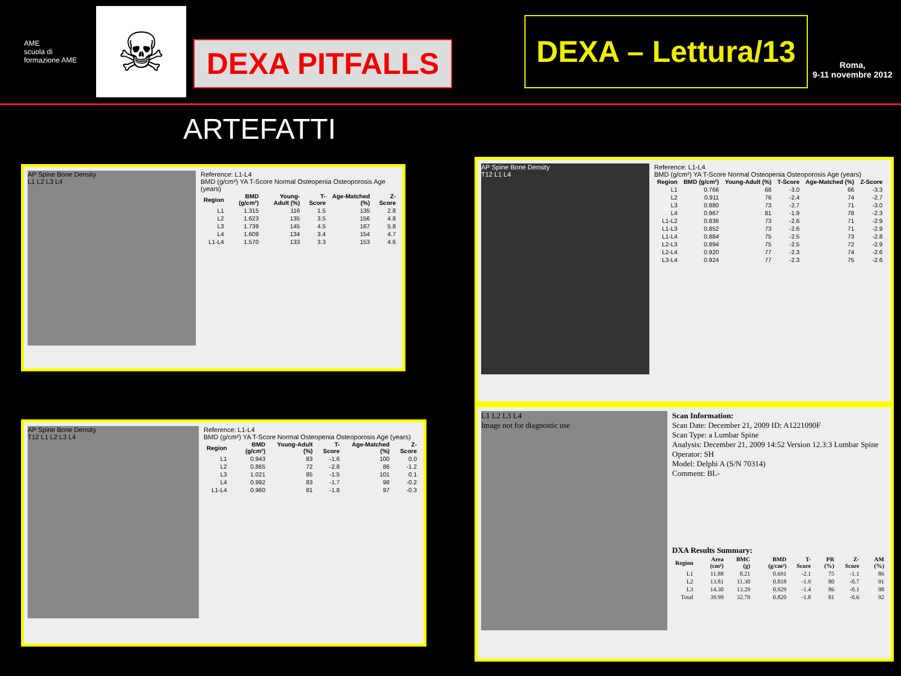AME
scuola di formazione AME
☠
DEXA PITFALLS
DEXA – Lettura/13
Roma,
9-11 novembre 2012
ARTEFATTI
AP Spine Bone Density
L1 L2 L3 L4
Reference: L1-L4
BMD (g/cm²) YA T-Score Normal Osteopenia Osteoporosis Age (years)
| Region | BMD (g/cm²) | Young-Adult (%) | T-Score | Age-Matched (%) | Z-Score |
| --- | --- | --- | --- | --- | --- |
| L1 | 1.315 | 116 | 1.5 | 135 | 2.8 |
| L2 | 1.623 | 135 | 3.5 | 156 | 4.8 |
| L3 | 1.739 | 145 | 4.5 | 167 | 5.8 |
| L4 | 1.609 | 134 | 3.4 | 154 | 4.7 |
| L1-L4 | 1.570 | 133 | 3.3 | 153 | 4.6 |
AP Spine Bone Density
T12 L1 L2 L3 L4
Reference: L1-L4
BMD (g/cm²) YA T-Score Normal Osteopenia Osteoporosis Age (years)
| Region | BMD (g/cm²) | Young-Adult (%) | T-Score | Age-Matched (%) | Z-Score |
| --- | --- | --- | --- | --- | --- |
| L1 | 0.943 | 83 | -1.6 | 100 | 0.0 |
| L2 | 0.865 | 72 | -2.8 | 86 | -1.2 |
| L3 | 1.021 | 85 | -1.5 | 101 | 0.1 |
| L4 | 0.992 | 83 | -1.7 | 98 | -0.2 |
| L1-L4 | 0.960 | 81 | -1.8 | 97 | -0.3 |
AP Spine Bone Density
T12 L1 L4
Reference: L1-L4
BMD (g/cm²) YA T-Score Normal Osteopenia Osteoporosis Age (years)
| Region | BMD (g/cm²) | Young-Adult (%) | T-Score | Age-Matched (%) | Z-Score |
| --- | --- | --- | --- | --- | --- |
| L1 | 0.766 | 68 | -3.0 | 66 | -3.3 |
| L2 | 0.911 | 76 | -2.4 | 74 | -2.7 |
| L3 | 0.880 | 73 | -2.7 | 71 | -3.0 |
| L4 | 0.967 | 81 | -1.9 | 78 | -2.3 |
| L1-L2 | 0.836 | 73 | -2.6 | 71 | -2.9 |
| L1-L3 | 0.852 | 73 | -2.6 | 71 | -2.9 |
| L1-L4 | 0.884 | 75 | -2.5 | 73 | -2.8 |
| L2-L3 | 0.894 | 75 | -2.5 | 72 | -2.9 |
| L2-L4 | 0.920 | 77 | -2.3 | 74 | -2.6 |
| L3-L4 | 0.924 | 77 | -2.3 | 75 | -2.6 |
L1 L2 L3 L4
Image not for diagnostic use
Scan Information:
Scan Date: December 21, 2009 ID: A1221090F
Scan Type: a Lumbar Spine
Analysis: December 21, 2009 14:52 Version 12.3:3 Lumbar Spine
Operator: SH
Model: Delphi A (S/N 70314)
Comment: BL-
DXA Results Summary:
| Region | Area (cm²) | BMC (g) | BMD (g/cm²) | T-Score | PR (%) | Z-Score | AM (%) |
| --- | --- | --- | --- | --- | --- | --- | --- |
| L1 | 11.88 | 8.21 | 0.691 | -2.1 | 75 | -1.1 | 86 |
| L2 | 13.81 | 11.30 | 0.818 | -1.9 | 80 | -0.7 | 91 |
| L3 | 14.30 | 13.29 | 0.929 | -1.4 | 86 | -0.1 | 98 |
| Total | 39.99 | 32.79 | 0.820 | -1.8 | 81 | -0.6 | 92 |